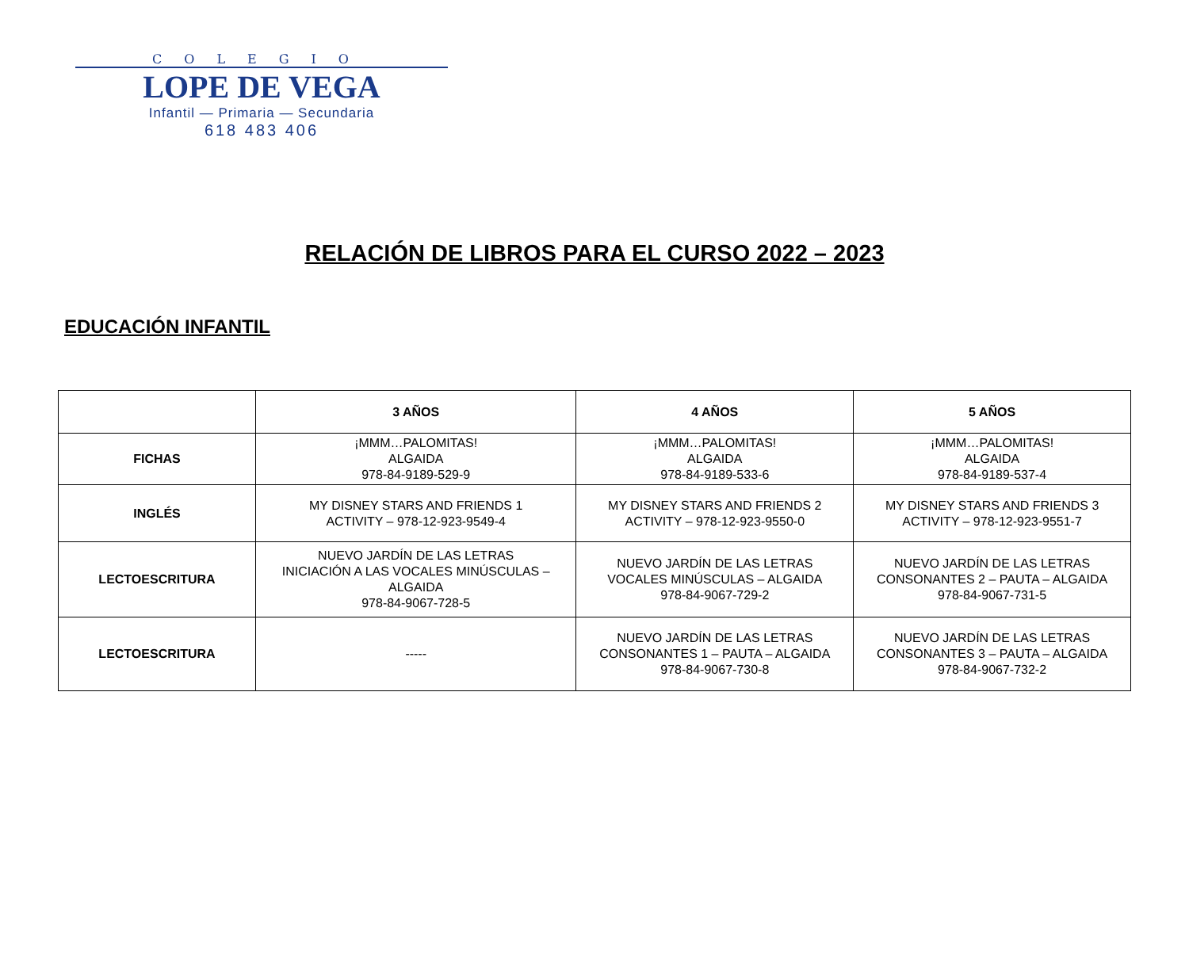COLEGIO
LOPE DE VEGA
Infantil — Primaria — Secundaria
618 483 406
RELACIÓN DE LIBROS PARA EL CURSO 2022 – 2023
EDUCACIÓN INFANTIL
| | 3 AÑOS | 4 AÑOS | 5 AÑOS |
| --- | --- | --- | --- |
| FICHAS | ¡MMM…PALOMITAS! ALGAIDA 978-84-9189-529-9 | ¡MMM…PALOMITAS! ALGAIDA 978-84-9189-533-6 | ¡MMM…PALOMITAS! ALGAIDA 978-84-9189-537-4 |
| INGLÉS | MY DISNEY STARS AND FRIENDS 1 ACTIVITY – 978-12-923-9549-4 | MY DISNEY STARS AND FRIENDS 2 ACTIVITY – 978-12-923-9550-0 | MY DISNEY STARS AND FRIENDS 3 ACTIVITY – 978-12-923-9551-7 |
| LECTOESCRITURA | NUEVO JARDÍN DE LAS LETRAS INICIACIÓN A LAS VOCALES MINÚSCULAS – ALGAIDA 978-84-9067-728-5 | NUEVO JARDÍN DE LAS LETRAS VOCALES MINÚSCULAS – ALGAIDA 978-84-9067-729-2 | NUEVO JARDÍN DE LAS LETRAS CONSONANTES 2 – PAUTA – ALGAIDA 978-84-9067-731-5 |
| LECTOESCRITURA | ----- | NUEVO JARDÍN DE LAS LETRAS CONSONANTES 1 – PAUTA – ALGAIDA 978-84-9067-730-8 | NUEVO JARDÍN DE LAS LETRAS CONSONANTES 3 – PAUTA – ALGAIDA 978-84-9067-732-2 |